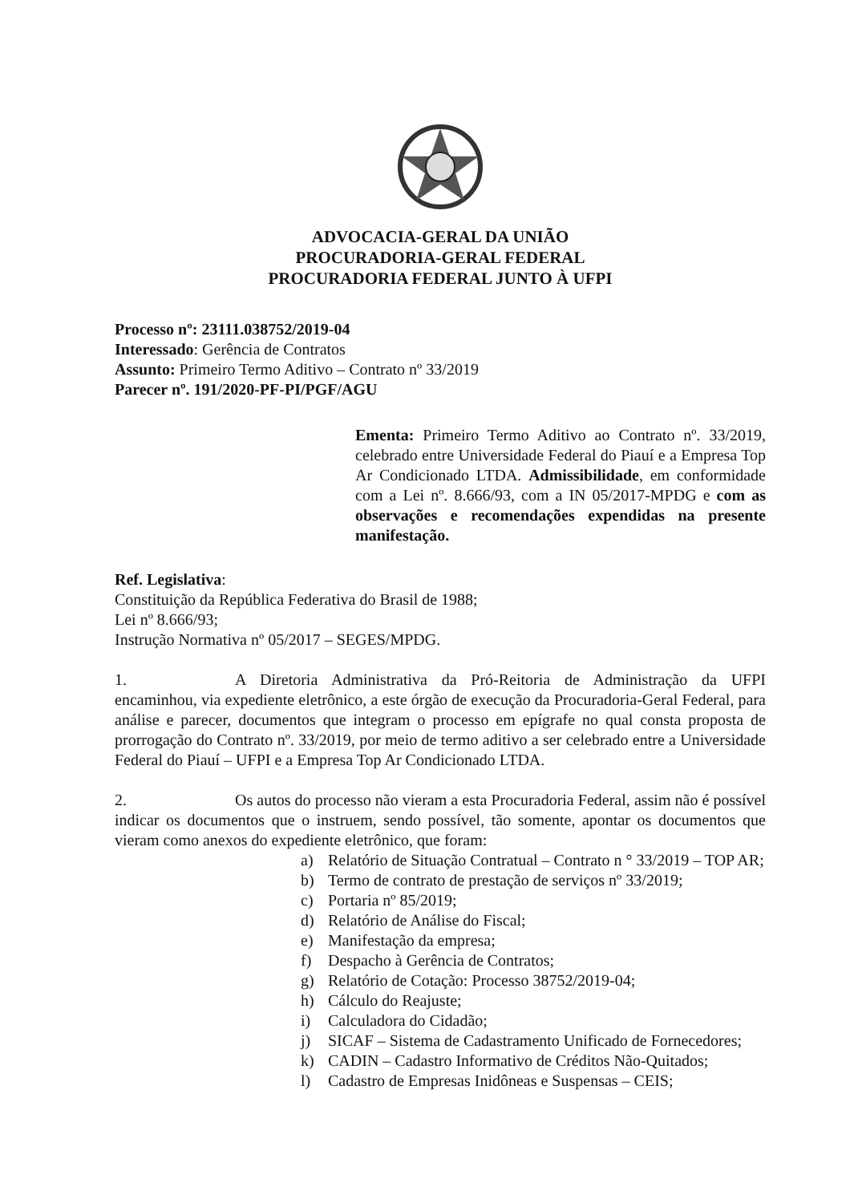ADVOCACIA-GERAL DA UNIÃO
PROCURADORIA-GERAL FEDERAL
PROCURADORIA FEDERAL JUNTO À UFPI
Processo nº: 23111.038752/2019-04
Interessado: Gerência de Contratos
Assunto: Primeiro Termo Aditivo – Contrato nº 33/2019
Parecer nº. 191/2020-PF-PI/PGF/AGU
Ementa: Primeiro Termo Aditivo ao Contrato nº. 33/2019, celebrado entre Universidade Federal do Piauí e a Empresa Top Ar Condicionado LTDA. Admissibilidade, em conformidade com a Lei nº. 8.666/93, com a IN 05/2017-MPDG e com as observações e recomendações expendidas na presente manifestação.
Ref. Legislativa:
Constituição da República Federativa do Brasil de 1988;
Lei nº 8.666/93;
Instrução Normativa nº 05/2017 – SEGES/MPDG.
1. A Diretoria Administrativa da Pró-Reitoria de Administração da UFPI encaminhou, via expediente eletrônico, a este órgão de execução da Procuradoria-Geral Federal, para análise e parecer, documentos que integram o processo em epígrafe no qual consta proposta de prorrogação do Contrato nº. 33/2019, por meio de termo aditivo a ser celebrado entre a Universidade Federal do Piauí – UFPI e a Empresa Top Ar Condicionado LTDA.
2. Os autos do processo não vieram a esta Procuradoria Federal, assim não é possível indicar os documentos que o instruem, sendo possível, tão somente, apontar os documentos que vieram como anexos do expediente eletrônico, que foram:
a) Relatório de Situação Contratual – Contrato n ° 33/2019 – TOP AR;
b) Termo de contrato de prestação de serviços nº 33/2019;
c) Portaria nº 85/2019;
d) Relatório de Análise do Fiscal;
e) Manifestação da empresa;
f) Despacho à Gerência de Contratos;
g) Relatório de Cotação: Processo 38752/2019-04;
h) Cálculo do Reajuste;
i) Calculadora do Cidadão;
j) SICAF – Sistema de Cadastramento Unificado de Fornecedores;
k) CADIN – Cadastro Informativo de Créditos Não-Quitados;
l) Cadastro de Empresas Inidôneas e Suspensas – CEIS;